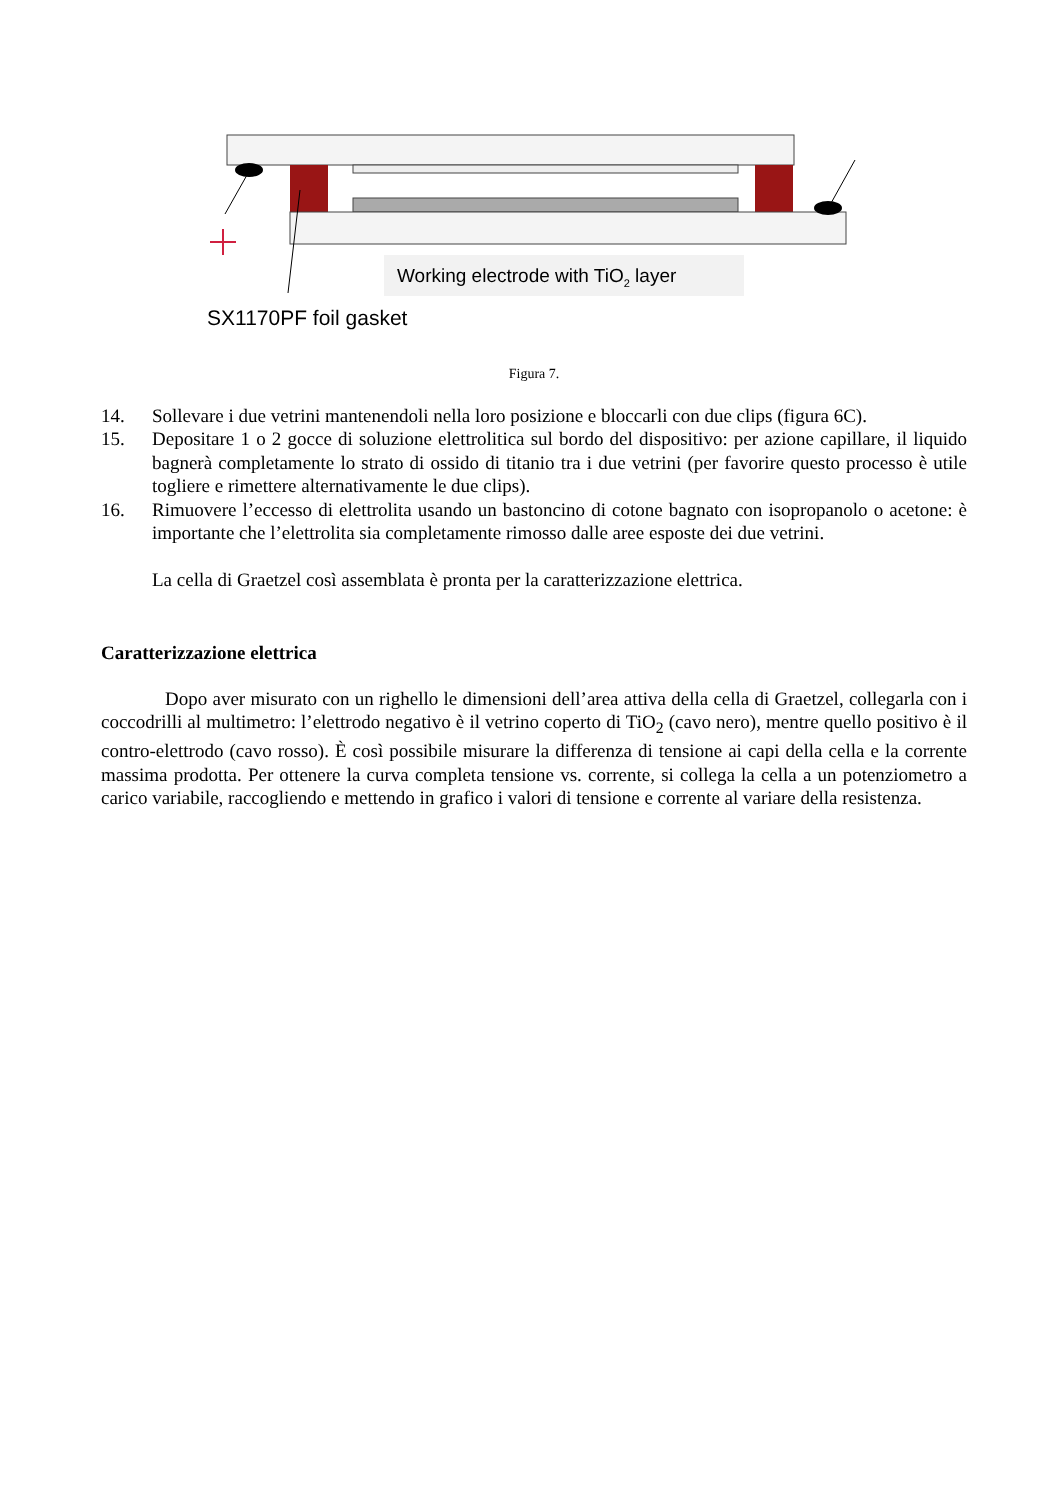Working electrode with TiO2 layer
SX1170PF foil gasket
Figura 7.
14. Sollevare i due vetrini mantenendoli nella loro posizione e bloccarli con due clips (figura 6C).
15. Depositare 1 o 2 gocce di soluzione elettrolitica sul bordo del dispositivo: per azione capillare, il liquido bagnerà completamente lo strato di ossido di titanio tra i due vetrini (per favorire questo processo è utile togliere e rimettere alternativamente le due clips).
16. Rimuovere l’eccesso di elettrolita usando un bastoncino di cotone bagnato con isopropanolo o acetone: è importante che l’elettrolita sia completamente rimosso dalle aree esposte dei due vetrini.
La cella di Graetzel così assemblata è pronta per la caratterizzazione elettrica.
Caratterizzazione elettrica
Dopo aver misurato con un righello le dimensioni dell’area attiva della cella di Graetzel, collegarla con i coccodrilli al multimetro: l’elettrodo negativo è il vetrino coperto di TiO<sub>2</sub> (cavo nero), mentre quello positivo è il contro-elettrodo (cavo rosso). È così possibile misurare la differenza di tensione ai capi della cella e la corrente massima prodotta. Per ottenere la curva completa tensione vs. corrente, si collega la cella a un potenziometro a carico variabile, raccogliendo e mettendo in grafico i valori di tensione e corrente al variare della resistenza.